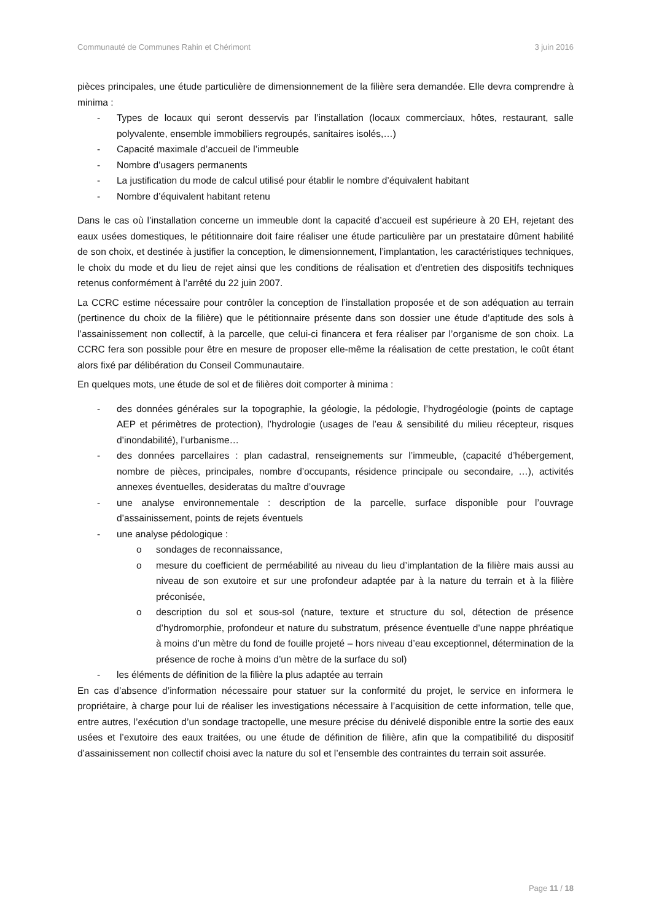Communauté de Communes Rahin et Chérimont 3 juin 2016
pièces principales, une étude particulière de dimensionnement de la filière sera demandée. Elle devra comprendre à minima :
- Types de locaux qui seront desservis par l’installation (locaux commerciaux, hôtes, restaurant, salle polyvalente, ensemble immobiliers regroupés, sanitaires isolés,…)
- Capacité maximale d’accueil de l’immeuble
- Nombre d’usagers permanents
- La justification du mode de calcul utilisé pour établir le nombre d’équivalent habitant
- Nombre d’équivalent habitant retenu
Dans le cas où l’installation concerne un immeuble dont la capacité d’accueil est supérieure à 20 EH, rejetant des eaux usées domestiques, le pétitionnaire doit faire réaliser une étude particulière par un prestataire dûment habilité de son choix, et destinée à justifier la conception, le dimensionnement, l’implantation, les caractéristiques techniques, le choix du mode et du lieu de rejet ainsi que les conditions de réalisation et d’entretien des dispositifs techniques retenus conformément à l’arrêté du 22 juin 2007.
La CCRC estime nécessaire pour contrôler la conception de l’installation proposée et de son adéquation au terrain (pertinence du choix de la filière) que le pétitionnaire présente dans son dossier une étude d’aptitude des sols à l’assainissement non collectif, à la parcelle, que celui-ci financera et fera réaliser par l’organisme de son choix. La CCRC fera son possible pour être en mesure de proposer elle-même la réalisation de cette prestation, le coût étant alors fixé par délibération du Conseil Communautaire.
En quelques mots, une étude de sol et de filières doit comporter à minima :
- des données générales sur la topographie, la géologie, la pédologie, l’hydrogéologie (points de captage AEP et périmètres de protection), l’hydrologie (usages de l’eau & sensibilité du milieu récepteur, risques d’inondabilité), l’urbanisme…
- des données parcellaires : plan cadastral, renseignements sur l’immeuble, (capacité d’hébergement, nombre de pièces, principales, nombre d’occupants, résidence principale ou secondaire, …), activités annexes éventuelles, desideratas du maître d’ouvrage
- une analyse environnementale : description de la parcelle, surface disponible pour l’ouvrage d’assainissement, points de rejets éventuels
- une analyse pédologique :
o sondages de reconnaissance,
o mesure du coefficient de perméabilité au niveau du lieu d’implantation de la filière mais aussi au niveau de son exutoire et sur une profondeur adaptée par à la nature du terrain et à la filière préconisée,
o description du sol et sous-sol (nature, texture et structure du sol, détection de présence d’hydromorphie, profondeur et nature du substratum, présence éventuelle d’une nappe phréatique à moins d’un mètre du fond de fouille projeté – hors niveau d’eau exceptionnel, détermination de la présence de roche à moins d’un mètre de la surface du sol)
- les éléments de définition de la filière la plus adaptée au terrain
En cas d’absence d’information nécessaire pour statuer sur la conformité du projet, le service en informera le propriétaire, à charge pour lui de réaliser les investigations nécessaire à l’acquisition de cette information, telle que, entre autres, l’exécution d’un sondage tractopelle, une mesure précise du dénivelé disponible entre la sortie des eaux usées et l’exutoire des eaux traitées, ou une étude de définition de filière, afin que la compatibilité du dispositif d’assainissement non collectif choisi avec la nature du sol et l’ensemble des contraintes du terrain soit assurée.
Page 11 / 18